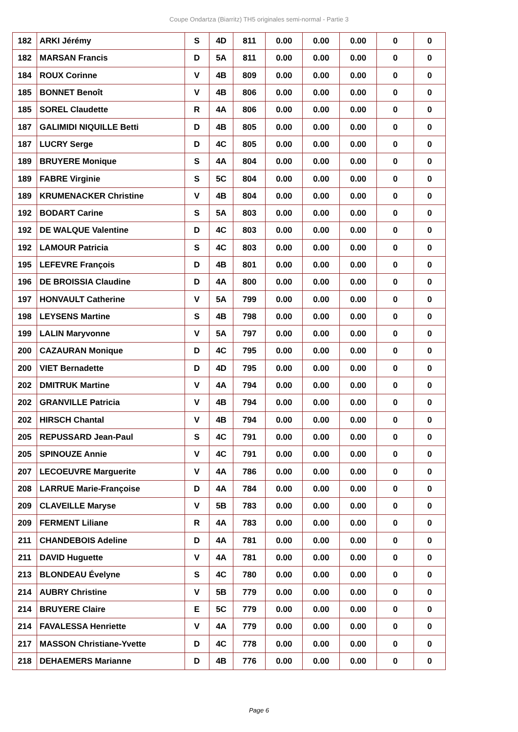Coupe Ondartza (Biarritz) TH5 originales semi-normal - Partie 3
| 182 | ARKI Jérémy | S | 4D | 811 | 0.00 | 0.00 | 0.00 | 0 | 0 |
| 182 | MARSAN Francis | D | 5A | 811 | 0.00 | 0.00 | 0.00 | 0 | 0 |
| 184 | ROUX Corinne | V | 4B | 809 | 0.00 | 0.00 | 0.00 | 0 | 0 |
| 185 | BONNET Benoît | V | 4B | 806 | 0.00 | 0.00 | 0.00 | 0 | 0 |
| 185 | SOREL Claudette | R | 4A | 806 | 0.00 | 0.00 | 0.00 | 0 | 0 |
| 187 | GALIMIDI NIQUILLE Betti | D | 4B | 805 | 0.00 | 0.00 | 0.00 | 0 | 0 |
| 187 | LUCRY Serge | D | 4C | 805 | 0.00 | 0.00 | 0.00 | 0 | 0 |
| 189 | BRUYERE Monique | S | 4A | 804 | 0.00 | 0.00 | 0.00 | 0 | 0 |
| 189 | FABRE Virginie | S | 5C | 804 | 0.00 | 0.00 | 0.00 | 0 | 0 |
| 189 | KRUMENACKER Christine | V | 4B | 804 | 0.00 | 0.00 | 0.00 | 0 | 0 |
| 192 | BODART Carine | S | 5A | 803 | 0.00 | 0.00 | 0.00 | 0 | 0 |
| 192 | DE WALQUE Valentine | D | 4C | 803 | 0.00 | 0.00 | 0.00 | 0 | 0 |
| 192 | LAMOUR Patricia | S | 4C | 803 | 0.00 | 0.00 | 0.00 | 0 | 0 |
| 195 | LEFEVRE François | D | 4B | 801 | 0.00 | 0.00 | 0.00 | 0 | 0 |
| 196 | DE BROISSIA Claudine | D | 4A | 800 | 0.00 | 0.00 | 0.00 | 0 | 0 |
| 197 | HONVAULT Catherine | V | 5A | 799 | 0.00 | 0.00 | 0.00 | 0 | 0 |
| 198 | LEYSENS Martine | S | 4B | 798 | 0.00 | 0.00 | 0.00 | 0 | 0 |
| 199 | LALIN Maryvonne | V | 5A | 797 | 0.00 | 0.00 | 0.00 | 0 | 0 |
| 200 | CAZAURAN Monique | D | 4C | 795 | 0.00 | 0.00 | 0.00 | 0 | 0 |
| 200 | VIET Bernadette | D | 4D | 795 | 0.00 | 0.00 | 0.00 | 0 | 0 |
| 202 | DMITRUK Martine | V | 4A | 794 | 0.00 | 0.00 | 0.00 | 0 | 0 |
| 202 | GRANVILLE Patricia | V | 4B | 794 | 0.00 | 0.00 | 0.00 | 0 | 0 |
| 202 | HIRSCH Chantal | V | 4B | 794 | 0.00 | 0.00 | 0.00 | 0 | 0 |
| 205 | REPUSSARD Jean-Paul | S | 4C | 791 | 0.00 | 0.00 | 0.00 | 0 | 0 |
| 205 | SPINOUZE Annie | V | 4C | 791 | 0.00 | 0.00 | 0.00 | 0 | 0 |
| 207 | LECOEUVRE Marguerite | V | 4A | 786 | 0.00 | 0.00 | 0.00 | 0 | 0 |
| 208 | LARRUE Marie-Françoise | D | 4A | 784 | 0.00 | 0.00 | 0.00 | 0 | 0 |
| 209 | CLAVEILLE Maryse | V | 5B | 783 | 0.00 | 0.00 | 0.00 | 0 | 0 |
| 209 | FERMENT Liliane | R | 4A | 783 | 0.00 | 0.00 | 0.00 | 0 | 0 |
| 211 | CHANDEBOIS Adeline | D | 4A | 781 | 0.00 | 0.00 | 0.00 | 0 | 0 |
| 211 | DAVID Huguette | V | 4A | 781 | 0.00 | 0.00 | 0.00 | 0 | 0 |
| 213 | BLONDEAU Évelyne | S | 4C | 780 | 0.00 | 0.00 | 0.00 | 0 | 0 |
| 214 | AUBRY Christine | V | 5B | 779 | 0.00 | 0.00 | 0.00 | 0 | 0 |
| 214 | BRUYERE Claire | E | 5C | 779 | 0.00 | 0.00 | 0.00 | 0 | 0 |
| 214 | FAVALESSA Henriette | V | 4A | 779 | 0.00 | 0.00 | 0.00 | 0 | 0 |
| 217 | MASSON Christiane-Yvette | D | 4C | 778 | 0.00 | 0.00 | 0.00 | 0 | 0 |
| 218 | DEHAEMERS Marianne | D | 4B | 776 | 0.00 | 0.00 | 0.00 | 0 | 0 |
Page 6